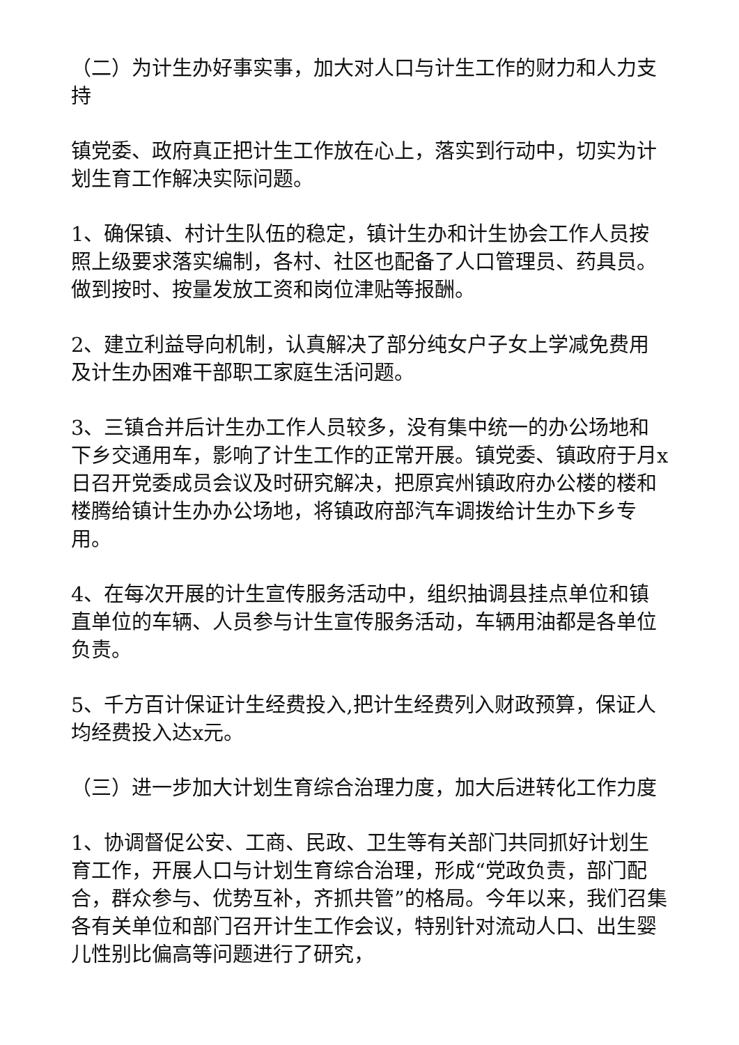（二）为计生办好事实事，加大对人口与计生工作的财力和人力支持
镇党委、政府真正把计生工作放在心上，落实到行动中，切实为计划生育工作解决实际问题。
1、确保镇、村计生队伍的稳定，镇计生办和计生协会工作人员按照上级要求落实编制，各村、社区也配备了人口管理员、药具员。做到按时、按量发放工资和岗位津贴等报酬。
2、建立利益导向机制，认真解决了部分纯女户子女上学减免费用及计生办困难干部职工家庭生活问题。
3、三镇合并后计生办工作人员较多，没有集中统一的办公场地和下乡交通用车，影响了计生工作的正常开展。镇党委、镇政府于月x日召开党委成员会议及时研究解决，把原宾州镇政府办公楼的楼和楼腾给镇计生办办公场地，将镇政府部汽车调拨给计生办下乡专用。
4、在每次开展的计生宣传服务活动中，组织抽调县挂点单位和镇直单位的车辆、人员参与计生宣传服务活动，车辆用油都是各单位负责。
5、千方百计保证计生经费投入,把计生经费列入财政预算，保证人均经费投入达x元。
（三）进一步加大计划生育综合治理力度，加大后进转化工作力度
1、协调督促公安、工商、民政、卫生等有关部门共同抓好计划生育工作，开展人口与计划生育综合治理，形成“党政负责，部门配合，群众参与、优势互补，齐抓共管”的格局。今年以来，我们召集各有关单位和部门召开计生工作会议，特别针对流动人口、出生婴儿性别比偏高等问题进行了研究，